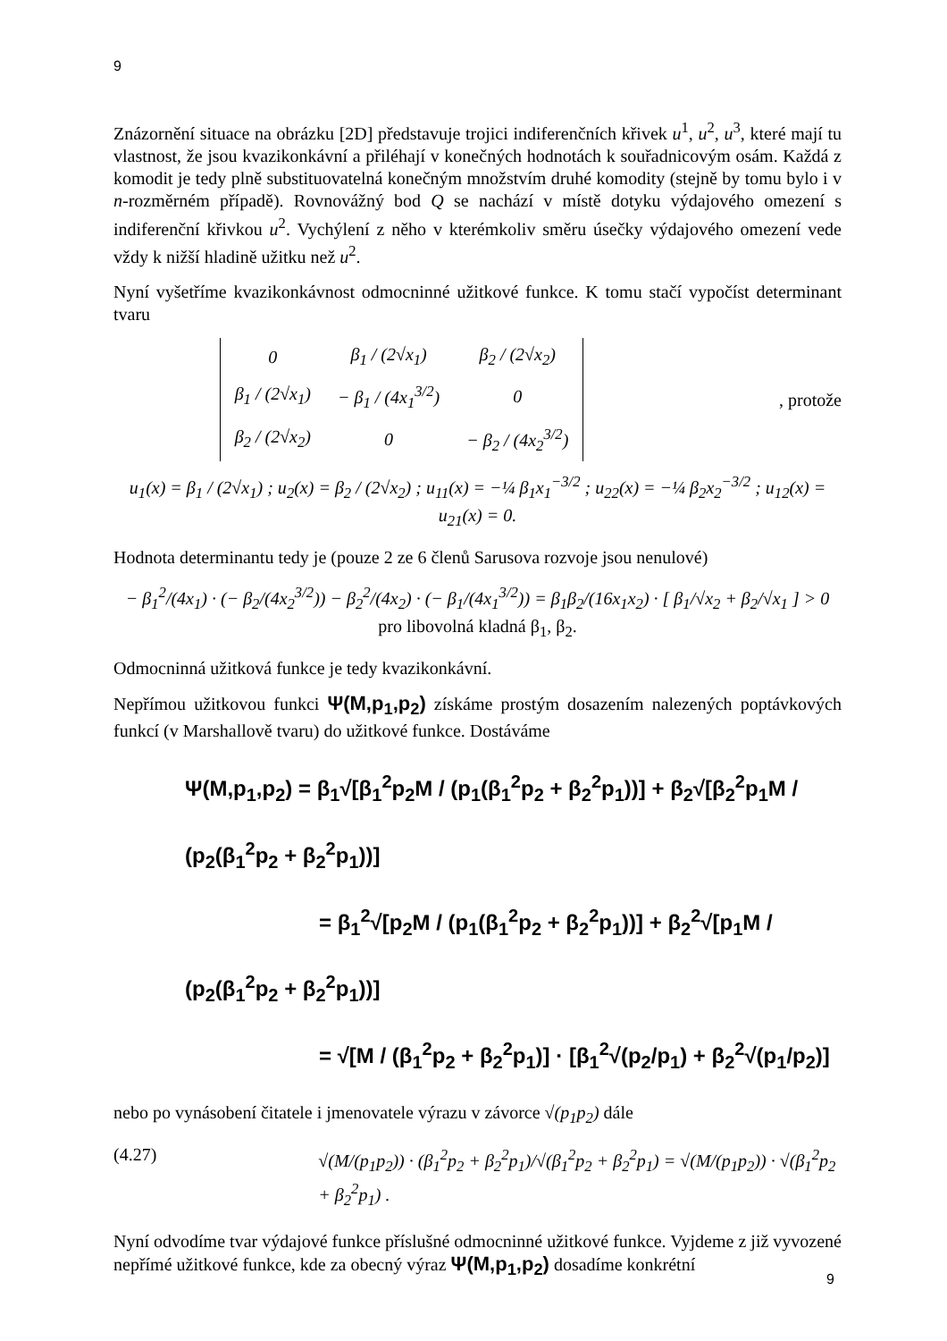9
Znázornění situace na obrázku [2D] představuje trojici indiferenčních křivek u<sup>1</sup>, u<sup>2</sup>, u<sup>3</sup>, které mají tu vlastnost, že jsou kvazikonkávní a přiléhají v konečných hodnotách k souřadnicovým osám. Každá z komodit je tedy plně substituovatelná konečným množstvím druhé komodity (stejně by tomu bylo i v n-rozměrném případě). Rovnovážný bod Q se nachází v místě dotyku výdajového omezení s indiferenční křivkou u<sup>2</sup>. Vychýlení z něho v kterémkoliv směru úsečky výdajového omezení vede vždy k nižší hladině užitku než u<sup>2</sup>.
Nyní vyšetříme kvazikonkávnost odmocninné užitkové funkce. K tomu stačí vypočíst determinant tvaru
| 0 | β<sub>1</sub> / (2√x<sub>1</sub>) | β<sub>2</sub> / (2√x<sub>2</sub>) |
| β<sub>1</sub> / (2√x<sub>1</sub>) | − β<sub>1</sub> / (4x<sub>1</sub><sup>3/2</sup>) | 0 |
| β<sub>2</sub> / (2√x<sub>2</sub>) | 0 | − β<sub>2</sub> / (4x<sub>2</sub><sup>3/2</sup>) |
, protože
u<sub>1</sub>(x) = β<sub>1</sub> / (2√x<sub>1</sub>) ; u<sub>2</sub>(x) = β<sub>2</sub> / (2√x<sub>2</sub>) ; u<sub>11</sub>(x) = −¼ β<sub>1</sub>x<sub>1</sub><sup>−3/2</sup> ; u<sub>22</sub>(x) = −¼ β<sub>2</sub>x<sub>2</sub><sup>−3/2</sup> ; u<sub>12</sub>(x) = u<sub>21</sub>(x) = 0.
Hodnota determinantu tedy je (pouze 2 ze 6 členů Sarusova rozvoje jsou nenulové)
− β<sub>1</sub><sup>2</sup>/(4x<sub>1</sub>) · (− β<sub>2</sub>/(4x<sub>2</sub><sup>3/2</sup>)) − β<sub>2</sub><sup>2</sup>/(4x<sub>2</sub>) · (− β<sub>1</sub>/(4x<sub>1</sub><sup>3/2</sup>)) = β<sub>1</sub>β<sub>2</sub>/(16x<sub>1</sub>x<sub>2</sub>) · [ β<sub>1</sub>/√x<sub>2</sub> + β<sub>2</sub>/√x<sub>1</sub> ] > 0 pro libovolná kladná β<sub>1</sub>, β<sub>2</sub>.
Odmocninná užitková funkce je tedy kvazikonkávní.
Nepřímou užitkovou funkci Ψ(M,p<sub>1</sub>,p<sub>2</sub>) získáme prostým dosazením nalezených poptávkových funkcí (v Marshallově tvaru) do užitkové funkce. Dostáváme
Ψ(M,p<sub>1</sub>,p<sub>2</sub>) = β<sub>1</sub>√[β<sub>1</sub><sup>2</sup>p<sub>2</sub>M / (p<sub>1</sub>(β<sub>1</sub><sup>2</sup>p<sub>2</sub> + β<sub>2</sub><sup>2</sup>p<sub>1</sub>))] + β<sub>2</sub>√[β<sub>2</sub><sup>2</sup>p<sub>1</sub>M / (p<sub>2</sub>(β<sub>1</sub><sup>2</sup>p<sub>2</sub> + β<sub>2</sub><sup>2</sup>p<sub>1</sub>))]
= β<sub>1</sub><sup>2</sup>√[p<sub>2</sub>M / (p<sub>1</sub>(β<sub>1</sub><sup>2</sup>p<sub>2</sub> + β<sub>2</sub><sup>2</sup>p<sub>1</sub>))] + β<sub>2</sub><sup>2</sup>√[p<sub>1</sub>M / (p<sub>2</sub>(β<sub>1</sub><sup>2</sup>p<sub>2</sub> + β<sub>2</sub><sup>2</sup>p<sub>1</sub>))]
= √[M / (β<sub>1</sub><sup>2</sup>p<sub>2</sub> + β<sub>2</sub><sup>2</sup>p<sub>1</sub>)] · [β<sub>1</sub><sup>2</sup>√(p<sub>2</sub>/p<sub>1</sub>) + β<sub>2</sub><sup>2</sup>√(p<sub>1</sub>/p<sub>2</sub>)]
nebo po vynásobení čitatele i jmenovatele výrazu v závorce √(p<sub>1</sub>p<sub>2</sub>) dále
(4.27) √(M/(p<sub>1</sub>p<sub>2</sub>)) · (β<sub>1</sub><sup>2</sup>p<sub>2</sub> + β<sub>2</sub><sup>2</sup>p<sub>1</sub>)/√(β<sub>1</sub><sup>2</sup>p<sub>2</sub> + β<sub>2</sub><sup>2</sup>p<sub>1</sub>) = √(M/(p<sub>1</sub>p<sub>2</sub>)) · √(β<sub>1</sub><sup>2</sup>p<sub>2</sub> + β<sub>2</sub><sup>2</sup>p<sub>1</sub>) .
Nyní odvodíme tvar výdajové funkce příslušné odmocninné užitkové funkce. Vyjdeme z již vyvozené nepřímé užitkové funkce, kde za obecný výraz Ψ(M,p<sub>1</sub>,p<sub>2</sub>) dosadíme konkrétní
9